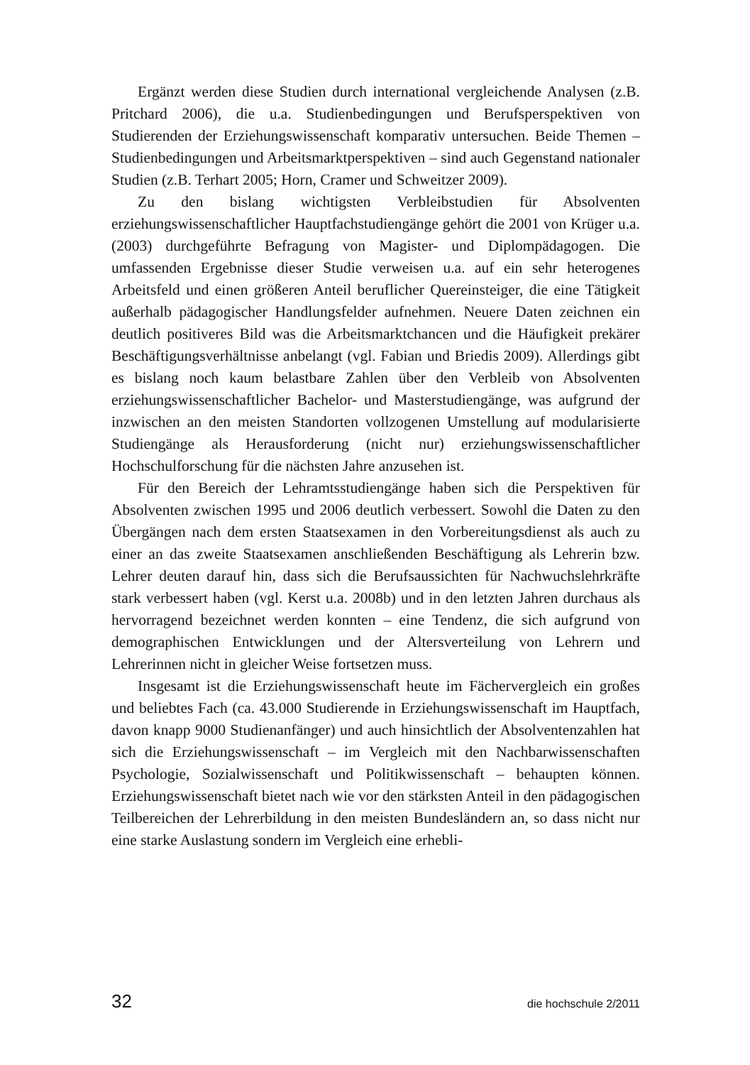Ergänzt werden diese Studien durch international vergleichende Analysen (z.B. Pritchard 2006), die u.a. Studienbedingungen und Berufsperspektiven von Studierenden der Erziehungswissenschaft komparativ untersuchen. Beide Themen – Studienbedingungen und Arbeitsmarktperspektiven – sind auch Gegenstand nationaler Studien (z.B. Terhart 2005; Horn, Cramer und Schweitzer 2009).
Zu den bislang wichtigsten Verbleibstudien für Absolventen erziehungswissenschaftlicher Hauptfachstudiengänge gehört die 2001 von Krüger u.a. (2003) durchgeführte Befragung von Magister- und Diplompädagogen. Die umfassenden Ergebnisse dieser Studie verweisen u.a. auf ein sehr heterogenes Arbeitsfeld und einen größeren Anteil beruflicher Quereinsteiger, die eine Tätigkeit außerhalb pädagogischer Handlungsfelder aufnehmen. Neuere Daten zeichnen ein deutlich positiveres Bild was die Arbeitsmarktchancen und die Häufigkeit prekärer Beschäftigungsverhältnisse anbelangt (vgl. Fabian und Briedis 2009). Allerdings gibt es bislang noch kaum belastbare Zahlen über den Verbleib von Absolventen erziehungswissenschaftlicher Bachelor- und Masterstudiengänge, was aufgrund der inzwischen an den meisten Standorten vollzogenen Umstellung auf modularisierte Studiengänge als Herausforderung (nicht nur) erziehungswissenschaftlicher Hochschulforschung für die nächsten Jahre anzusehen ist.
Für den Bereich der Lehramtsstudiengänge haben sich die Perspektiven für Absolventen zwischen 1995 und 2006 deutlich verbessert. Sowohl die Daten zu den Übergängen nach dem ersten Staatsexamen in den Vorbereitungsdienst als auch zu einer an das zweite Staatsexamen anschließenden Beschäftigung als Lehrerin bzw. Lehrer deuten darauf hin, dass sich die Berufsaussichten für Nachwuchslehrkräfte stark verbessert haben (vgl. Kerst u.a. 2008b) und in den letzten Jahren durchaus als hervorragend bezeichnet werden konnten – eine Tendenz, die sich aufgrund von demographischen Entwicklungen und der Altersverteilung von Lehrern und Lehrerinnen nicht in gleicher Weise fortsetzen muss.
Insgesamt ist die Erziehungswissenschaft heute im Fächervergleich ein großes und beliebtes Fach (ca. 43.000 Studierende in Erziehungswissenschaft im Hauptfach, davon knapp 9000 Studienanfänger) und auch hinsichtlich der Absolventenzahlen hat sich die Erziehungswissenschaft – im Vergleich mit den Nachbarwissenschaften Psychologie, Sozialwissenschaft und Politikwissenschaft – behaupten können. Erziehungswissenschaft bietet nach wie vor den stärksten Anteil in den pädagogischen Teilbereichen der Lehrerbildung in den meisten Bundesländern an, so dass nicht nur eine starke Auslastung sondern im Vergleich eine erhebli-
32 die hochschule 2/2011